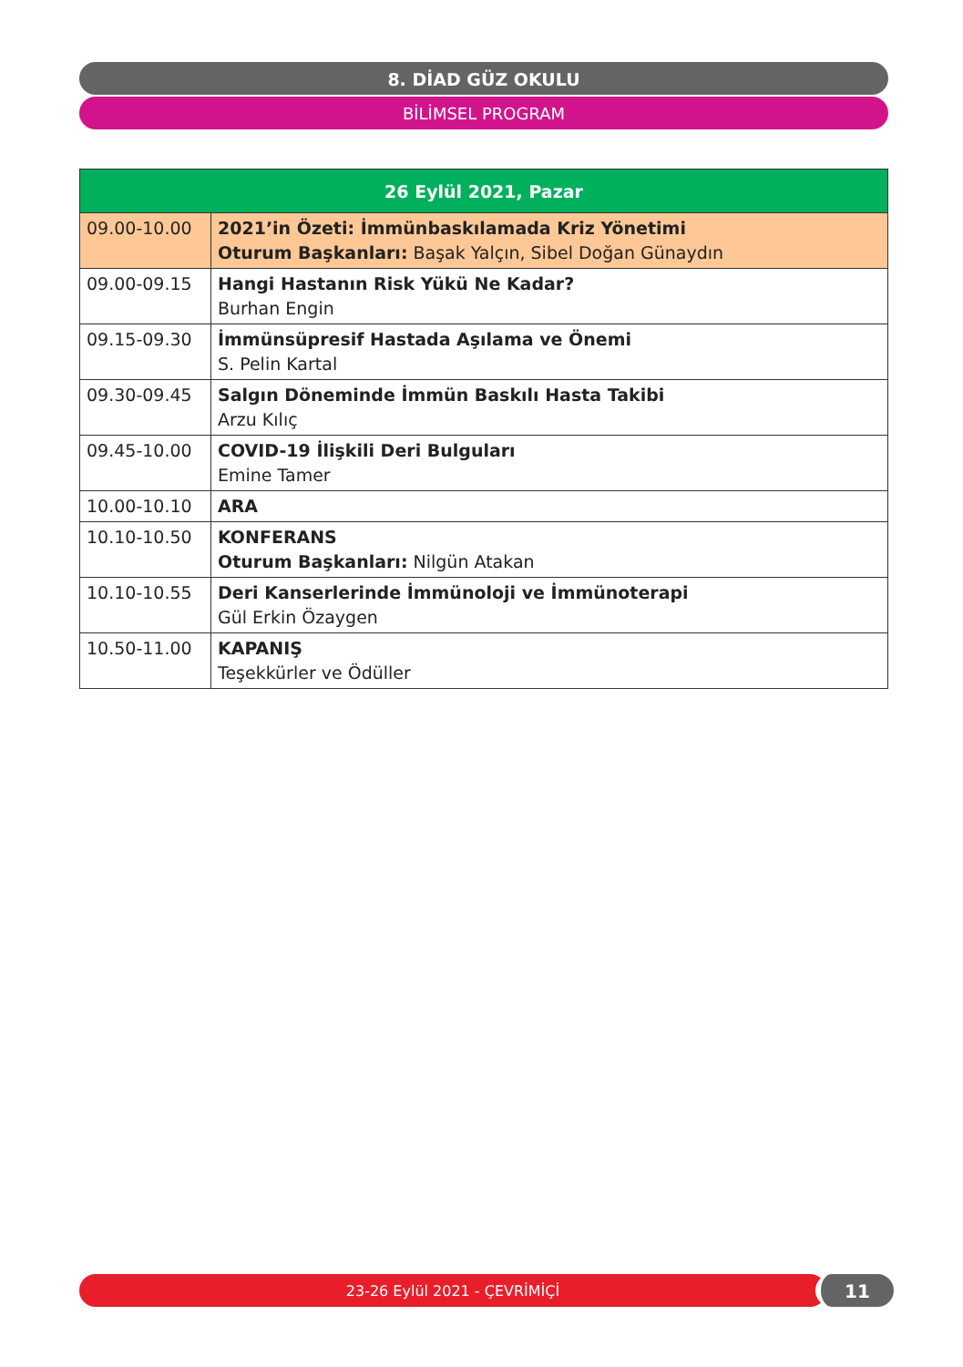8. DİAD GÜZ OKULU
BİLİMSEL PROGRAM
| 26 Eylül 2021, Pazar | |
| --- | --- |
| 09.00-10.00 | 2021’in Özeti: İmmünbaskılamada Kriz Yönetimi Oturum Başkanları: Başak Yalçın, Sibel Doğan Günaydın |
| 09.00-09.15 | Hangi Hastanın Risk Yükü Ne Kadar? Burhan Engin |
| 09.15-09.30 | İmmünsüpresif Hastada Aşılama ve Önemi S. Pelin Kartal |
| 09.30-09.45 | Salgın Döneminde İmmün Baskılı Hasta Takibi Arzu Kılıç |
| 09.45-10.00 | COVID-19 İlişkili Deri Bulguları Emine Tamer |
| 10.00-10.10 | ARA |
| 10.10-10.50 | KONFERANS Oturum Başkanları: Nilgün Atakan |
| 10.10-10.55 | Deri Kanserlerinde İmmünoloji ve İmmünoterapi Gül Erkin Özaygen |
| 10.50-11.00 | KAPANIŞ Teşekkürler ve Ödüller |
23-26 Eylül 2021 - ÇEVRİMİÇİ 11